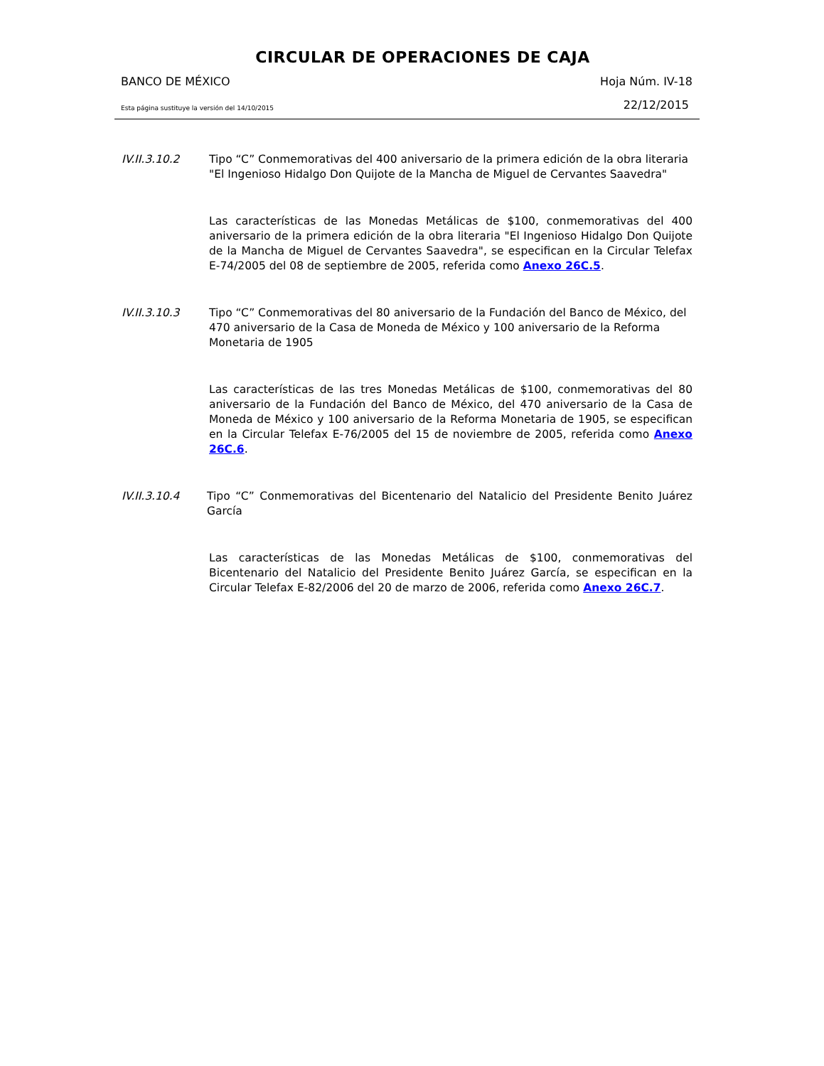CIRCULAR DE OPERACIONES DE CAJA
BANCO DE MÉXICO Hoja Núm. IV-18
Esta página sustituye la versión del 14/10/2015 22/12/2015
IV.II.3.10.2 Tipo “C” Conmemorativas del 400 aniversario de la primera edición de la obra literaria "El Ingenioso Hidalgo Don Quijote de la Mancha de Miguel de Cervantes Saavedra"
Las características de las Monedas Metálicas de $100, conmemorativas del 400 aniversario de la primera edición de la obra literaria "El Ingenioso Hidalgo Don Quijote de la Mancha de Miguel de Cervantes Saavedra", se especifican en la Circular Telefax E-74/2005 del 08 de septiembre de 2005, referida como Anexo 26C.5.
IV.II.3.10.3 Tipo “C” Conmemorativas del 80 aniversario de la Fundación del Banco de México, del 470 aniversario de la Casa de Moneda de México y 100 aniversario de la Reforma Monetaria de 1905
Las características de las tres Monedas Metálicas de $100, conmemorativas del 80 aniversario de la Fundación del Banco de México, del 470 aniversario de la Casa de Moneda de México y 100 aniversario de la Reforma Monetaria de 1905, se especifican en la Circular Telefax E-76/2005 del 15 de noviembre de 2005, referida como Anexo 26C.6.
IV.II.3.10.4 Tipo “C” Conmemorativas del Bicentenario del Natalicio del Presidente Benito Juárez García
Las características de las Monedas Metálicas de $100, conmemorativas del Bicentenario del Natalicio del Presidente Benito Juárez García, se especifican en la Circular Telefax E-82/2006 del 20 de marzo de 2006, referida como Anexo 26C.7.